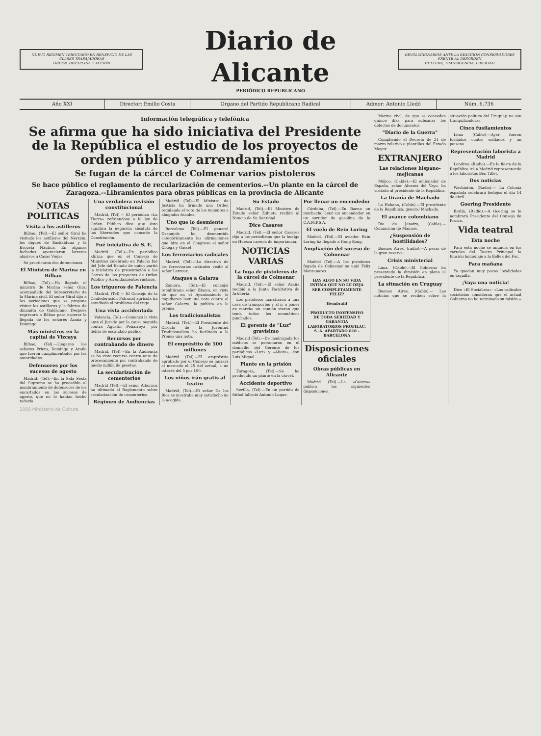NUEVO REGIMEN TRIBUTARIO EN BENEFICIO DE LAS CLASES TRABAJADORAS
ORDEN, DISCIPLINA Y ACCION
Diario de Alicante
PERIÓDICO REPUBLICANO
REVOLUCIONARIOS ANTE LA REACCION CONSERVADORES FRENTE AL DESORDEN
CULTURA, TRANSIGENCIA, LIBERTAD
Año XXI Director: Emilio Costa Organo del Partido Republicano Radical
Admor: Antonio Lledó Núm. 6.736
Información telegráfica y telefónica
Se afirma que ha sido iniciativa del Presidente de la República el estudio de los proyectos de orden público y arrendamientos
Se fugan de la cárcel de Colmenar varios pistoleros
Se hace público el reglamento de recularización de cementerios.--Un plante en la cárcel de Zaragoza.--Libramientos para obras públicas en la provincia de Alicante
NOTAS POLITICAS
Visita a los astilleros
Bilbao, (Tel).—El señor Giral ha visitado los astilleros del Nerxión, los diques de Euskalduna y la Escuela Náutica. En algunas fachadas aparecieron letreros alusivos a Casas Viejas.
Se practicaron dos detenciones.
El Ministro de Marina en Bilbao
Bilbao, (Tel).—Ha llegado el ministro de Marina señor Giral acompañado del Subsecretario de la Marina civil. El señor Giral dijo a los periodistas que se propone visitar los astilleros y la fábrica de dinamita de Galdácano. Después regresará a Bilbao para esperar la llegada de los señores Azaña y Domingo.
Más ministros en la capital de Vizcaya
Bilbao, (Tel).—Llegaron los señores Prieto, Domingo y Azaña que fueron cumplimentados por las autoridades.
Defensores por los sucesos de agosto
Madrid, (Tel).—En la Sala Sexta del Supremo se ha procedido al nombramiento de defensores de los encartados en los sucesos de agosto, que no lo habían hecho todavía.
Una verdadera revisión constitucional
Madrid, (Tel).— El periódico «La Tierra» refiriéndose a la ley de Orden Público dice que ésto significa la negación absoluta de las libertades que concede la Constitución.
Fué iniciativa de S. E.
Madrid. (Tel.)—Un periódico afirma que en el Consejo de Ministros celebrado en Palacio fué del Jefe del Estado de quien partió la iniciativa de presentación a las Cortes de los proyectos de Orden Público y Arrendamientos rústicos.
Los trigueros de Palencia
Madrid, (Tel).— El Consejo de la Confederación Patronal agrícola ha estudiado el problema del trigo.
Una vista accidentada
Valencia, (Tel).—Comenzó la vista ante el Jurado por la causa seguida contra Agustín Peñarroya, por delito de escándalo público.
Recursos por contrabando de dinero
Madrid, (Tel).—En la Audiencia se ha visto recurso contra auto de procesamiento por contrabando de medio millón de pesetas.
La secularización de cementerios
Madrid (Tel).—El señor Albornoz ha ultimado el Reglamento sobre secularización de cementerios.
Régimen de Audiencias
Madrid (Tel)—El Ministro de Justicia ha firmado una Orden regulando el voto de los tenientes o abogados fiscales.
Uno que lo desmiente
Barcelona (Tel).—El general Despujols ha desmentido categóricamente las afirmaciones que hizo en el Congreso el señor Ortega y Gasset.
Los ferroviarios radicales
Madrid, (Tel).—La directiva de los ferroviarios radicales visitó al señor Lerroux.
Ataques a Galarza
Zamora, (Tel).—El concejal republicano señor Blasco, en vista de que en el Ayuntamiento le impidieron leer una nota contra el señor Galarza, la publica en la prensa.
Los tradicionalistas
Madrid, (Tel.)—El Presidente del Círculo de la Juventud Tradicionalista ha facilitado a la Prensa una nota.
El empréstito de 500 millones
Madrid (Tel).—El empréstito aprobado por el Consejo se lanzará al mercado el 25 del actual, a un interés del 5 por 100.
Los niños irán gratis al teatro
Madrid, (Tel).—El señor De los Ríos se mostraba muy satisfecho de la acogida.
Su Estado
Madrid, (Tel).—El Ministro de Estado señor Zulueta recibió al Nuncio de Su Santidad.
Dice Casares
Madrid, (Tel).—El señor Casares dijo a los periodistas que la huelga en Huesca carecía de importancia.
NOTICIAS VARIAS
La fuga de pistoleros de la cárcel de Colmenar
Madrid, (Tel).—El señor Azaña recibió a la Junta Facultativa de Artillería.
Los pistoleros marcharon a una casa de transportes y al ir a poner en marcha un camión vieron que tenía todos los neumáticos pinchados.
El gerente de "Luz" gravísimo
Madrid (Tel).—De madrugada los médicos se personaron en el domicilio del Gerente de los periódicos «Luz» y «Ahora», don Luis Miquel.
Plante en la prisión
Zaragoza, (Tel).—Se ha producido un plante en la cárcel.
Accidente deportivo
Sevilla, (Tel).—En un partido de fútbol falleció Antonio Luque.
Por llenar un encendedor
Córdoba, (Tel).—En Baena un muchacho llenó un encendedor en un surtidor de gasolina de la C.A.M.P.S.A.
El vuelo de Rein Loring
Madrid, (Tel).—El aviador Rein Loring ha llegado a Hong Kong.
Ampliación del suceso de Colmenar
Madrid (Tel).—A los pistoleros fugado de Colmenar se unió Félix Manzanares.
HAY ALGO EN SU VIDA INTIMA QUE NO LE DEJA SER COMPLETAMENTE FELIZ?
Hembrafil
PRODUCTO INOFENSIVO DE TODA SERIEDAD Y GARANTIA
LABORATORIOS PROFILAC, S. A. APARTADO 810 - BARCELONA
Disposiciones oficiales
Obras públicas en Alicante
Madrid (Tel).—La «Gaceta» publica las siguientes disposiciones.
Marina civil, de que se concedan quince días para subsanar los defectos de documentos.
"Diario de la Guerra"
Cumpliendo el Decreto de 21 de marzo relativo a plantillas del Estado Mayor.
EXTRANJERO
Las relaciones hispano-mejicanas
Méjico, (Cable).—El embajador de España, señor Alvarez del Vayo, ha visitado al presidente de la República.
La tiranía de Machado
La Habana, (Cable).—El presidente de la República, general Machado.
El avance colombiano
Río de Janeiro, (Cable).—Comunican de Manaos.
¿Suspensión de hostilidades?
Buenos Aires, (radio).—A pesar de la gran reserva.
Crisis ministerial
Lima, (Cable).—El Gobierno ha presentado la dimisión en pleno al presidente de la República.
La situación en Uruguay
Buenos Aires, (Cable).— Las noticias que se reciben sobre la situación política del Uruguay, no son tranquilizadoras.
Cinco fusilamientos
Lima (Cable).—Ayer fueron fusilados cuatro soldados y un paisano.
Representación laborista a Madrid
Londres. (Radio).—En la fiesta de la República irá a Madrid representando a los laboristas Ben Tillet.
Dos noticias
Washinton, (Radio).— La Colonia española celebrará festejos el día 14 de abril.
Goering Presidente
Berlín, (Radio).—A Goering se le nombrará Presidente del Consejo de Prusia.
Vida teatral
Esta noche
Para esta noche se anuncia en los carteles del Teatro Principal la función homenaje a la Bellea del Foc.
Para mañana
Ya quedan muy pocas localidades en taquilla.
¡Vaya una noticia!
Dice «El Socialista»: «Los radicales socialistas consideran que el actual Gobierno no ha terminado su misión.»
2008 Ministerio de Cultura